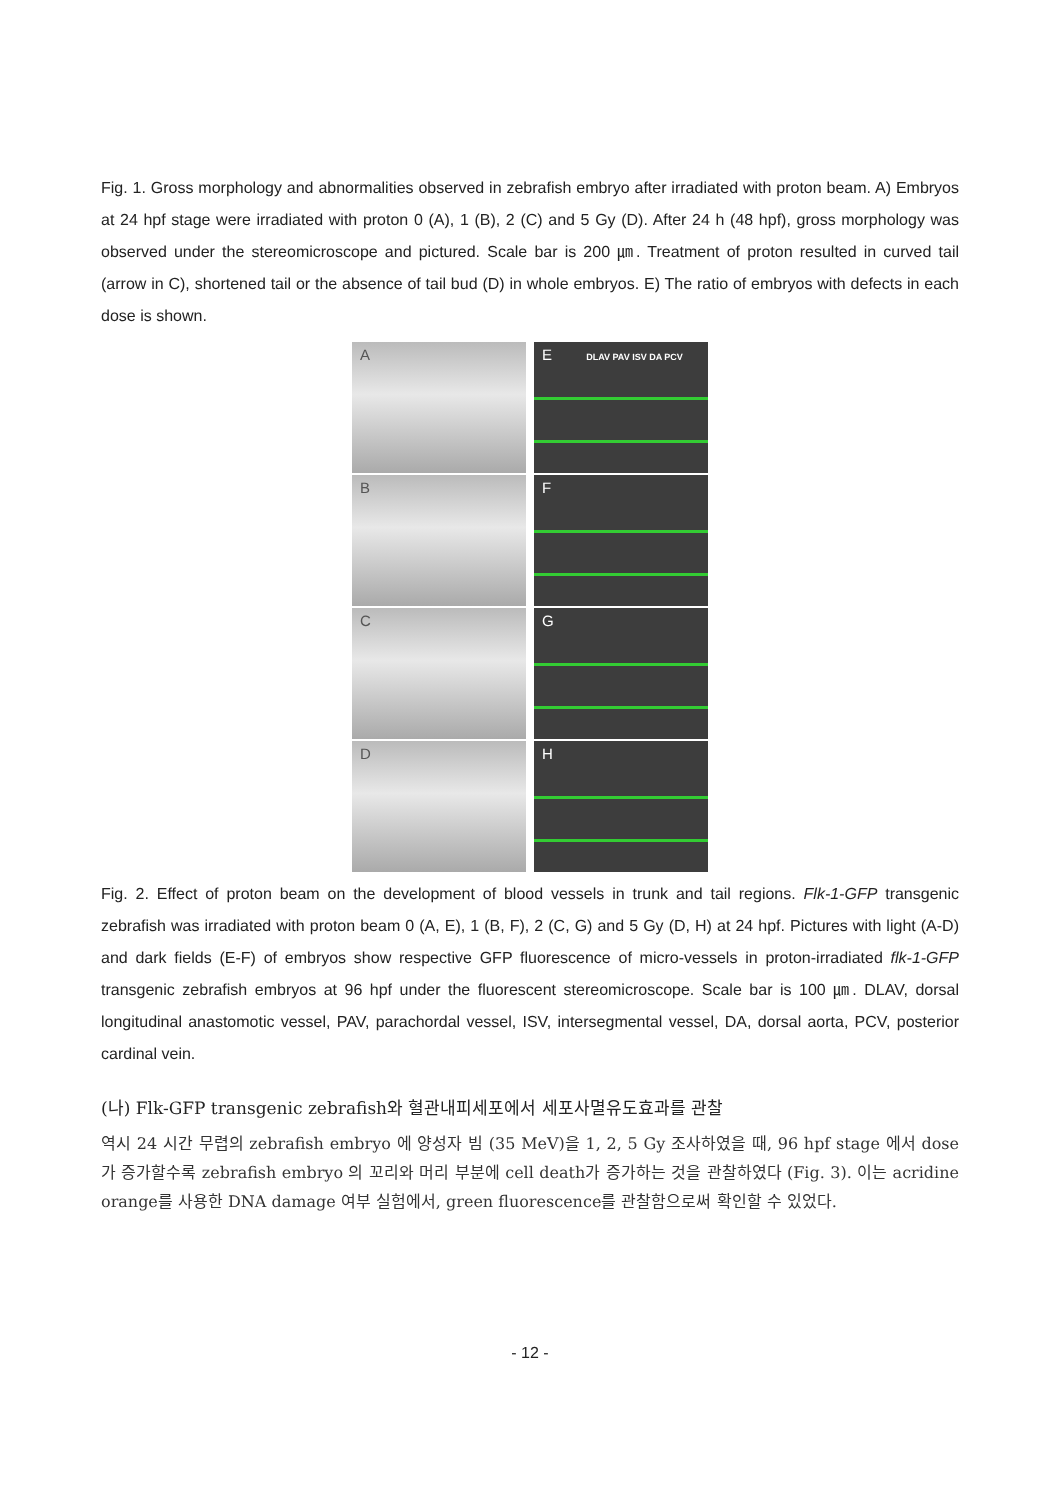Fig. 1. Gross morphology and abnormalities observed in zebrafish embryo after irradiated with proton beam. A) Embryos at 24 hpf stage were irradiated with proton 0 (A), 1 (B), 2 (C) and 5 Gy (D). After 24 h (48 hpf), gross morphology was observed under the stereomicroscope and pictured. Scale bar is 200 ㎛. Treatment of proton resulted in curved tail (arrow in C), shortened tail or the absence of tail bud (D) in whole embryos. E) The ratio of embryos with defects in each dose is shown.
A
E DLAV PAV ISV DA PCV
B
F
C
G
D
H
Fig. 2. Effect of proton beam on the development of blood vessels in trunk and tail regions. Flk-1-GFP transgenic zebrafish was irradiated with proton beam 0 (A, E), 1 (B, F), 2 (C, G) and 5 Gy (D, H) at 24 hpf. Pictures with light (A-D) and dark fields (E-F) of embryos show respective GFP fluorescence of micro-vessels in proton-irradiated flk-1-GFP transgenic zebrafish embryos at 96 hpf under the fluorescent stereomicroscope. Scale bar is 100 ㎛. DLAV, dorsal longitudinal anastomotic vessel, PAV, parachordal vessel, ISV, intersegmental vessel, DA, dorsal aorta, PCV, posterior cardinal vein.
(나) Flk-GFP transgenic zebrafish와 혈관내피세포에서 세포사멸유도효과를 관찰
역시 24 시간 무렵의 zebrafish embryo 에 양성자 빔 (35 MeV)을 1, 2, 5 Gy 조사하였을 때, 96 hpf stage 에서 dose 가 증가할수록 zebrafish embryo 의 꼬리와 머리 부분에 cell death가 증가하는 것을 관찰하였다 (Fig. 3). 이는 acridine orange를 사용한 DNA damage 여부 실험에서, green fluorescence를 관찰함으로써 확인할 수 있었다.
- 12 -